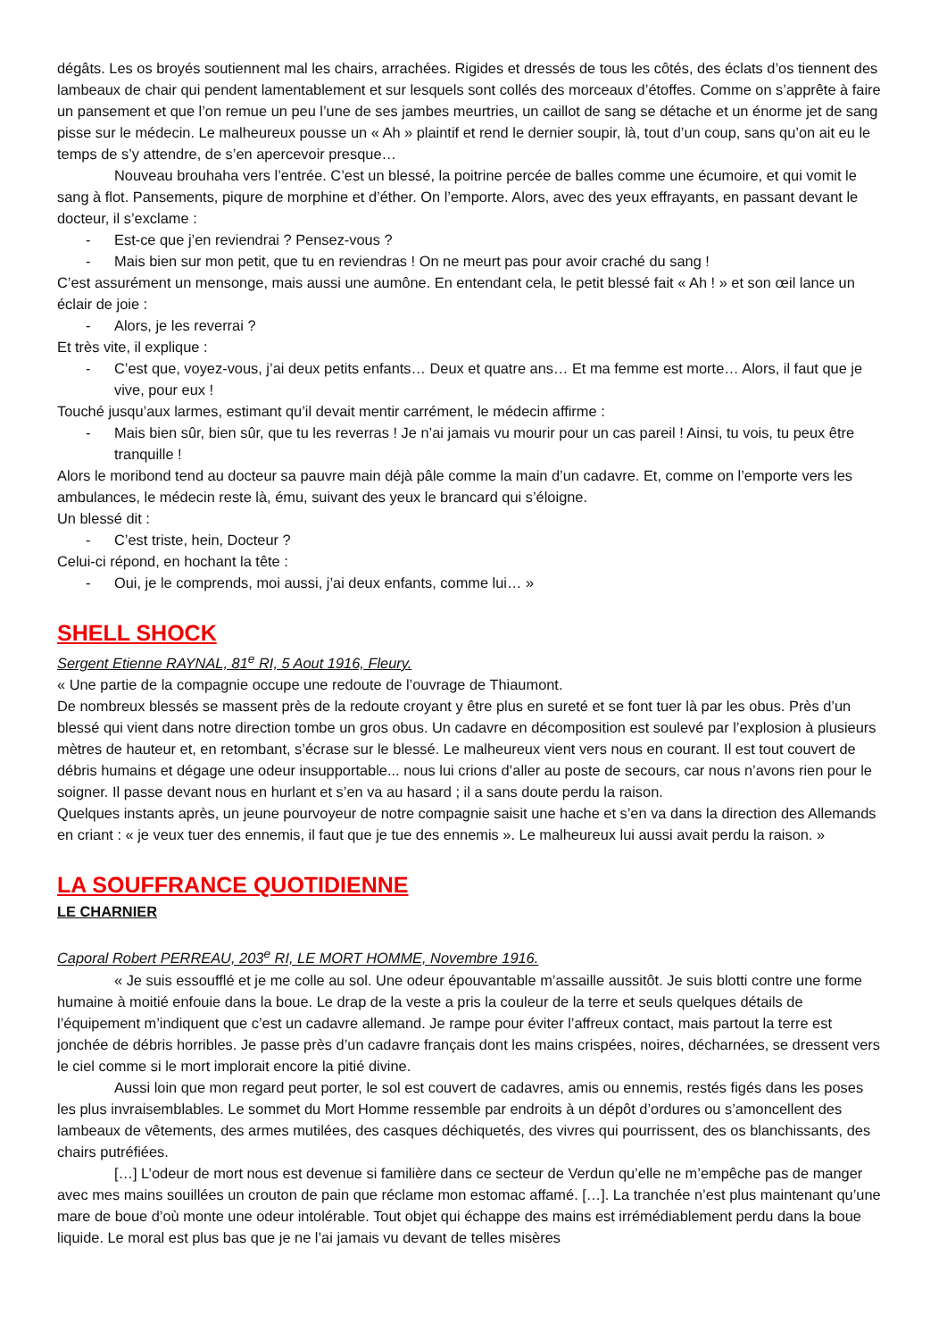dégâts. Les os broyés soutiennent mal les chairs, arrachées. Rigides et dressés de tous les côtés, des éclats d’os tiennent des lambeaux de chair qui pendent lamentablement et sur lesquels sont collés des morceaux d’étoffes. Comme on s’apprête à faire un pansement et que l’on remue un peu l’une de ses jambes meurtries, un caillot de sang se détache et un énorme jet de sang pisse sur le médecin. Le malheureux pousse un « Ah » plaintif et rend le dernier soupir, là, tout d’un coup, sans qu’on ait eu le temps de s’y attendre, de s’en apercevoir presque…
Nouveau brouhaha vers l’entrée. C’est un blessé, la poitrine percée de balles comme une écumoire, et qui vomit le sang à flot. Pansements, piqure de morphine et d’éther. On l’emporte. Alors, avec des yeux effrayants, en passant devant le docteur, il s’exclame :
- Est-ce que j’en reviendrai ? Pensez-vous ?
- Mais bien sur mon petit, que tu en reviendras ! On ne meurt pas pour avoir craché du sang !
C’est assurément un mensonge, mais aussi une aumône. En entendant cela, le petit blessé fait « Ah ! » et son œil lance un éclair de joie :
- Alors, je les reverrai ?
Et très vite, il explique :
- C’est que, voyez-vous, j’ai deux petits enfants… Deux et quatre ans… Et ma femme est morte… Alors, il faut que je vive, pour eux !
Touché jusqu’aux larmes, estimant qu’il devait mentir carrément, le médecin affirme :
- Mais bien sûr, bien sûr, que tu les reverras ! Je n’ai jamais vu mourir pour un cas pareil ! Ainsi, tu vois, tu peux être tranquille !
Alors le moribond tend au docteur sa pauvre main déjà pâle comme la main d’un cadavre. Et, comme on l’emporte vers les ambulances, le médecin reste là, ému, suivant des yeux le brancard qui s’éloigne.
Un blessé dit :
- C’est triste, hein, Docteur ?
Celui-ci répond, en hochant la tête :
- Oui, je le comprends, moi aussi, j’ai deux enfants, comme lui… »
SHELL SHOCK
Sergent Etienne RAYNAL, 81<sup>e</sup> RI, 5 Aout 1916, Fleury.
« Une partie de la compagnie occupe une redoute de l’ouvrage de Thiaumont.
De nombreux blessés se massent près de la redoute croyant y être plus en sureté et se font tuer là par les obus. Près d’un blessé qui vient dans notre direction tombe un gros obus. Un cadavre en décomposition est soulevé par l’explosion à plusieurs mètres de hauteur et, en retombant, s’écrase sur le blessé. Le malheureux vient vers nous en courant. Il est tout couvert de débris humains et dégage une odeur insupportable... nous lui crions d’aller au poste de secours, car nous n’avons rien pour le soigner. Il passe devant nous en hurlant et s’en va au hasard ; il a sans doute perdu la raison.
Quelques instants après, un jeune pourvoyeur de notre compagnie saisit une hache et s’en va dans la direction des Allemands en criant : « je veux tuer des ennemis, il faut que je tue des ennemis ». Le malheureux lui aussi avait perdu la raison. »
LA SOUFFRANCE QUOTIDIENNE
LE CHARNIER
Caporal Robert PERREAU, 203<sup>e</sup> RI, LE MORT HOMME, Novembre 1916.
« Je suis essoufflé et je me colle au sol. Une odeur épouvantable m’assaille aussitôt. Je suis blotti contre une forme humaine à moitié enfouie dans la boue. Le drap de la veste a pris la couleur de la terre et seuls quelques détails de l’équipement m’indiquent que c’est un cadavre allemand. Je rampe pour éviter l’affreux contact, mais partout la terre est jonchée de débris horribles. Je passe près d’un cadavre français dont les mains crispées, noires, décharnées, se dressent vers le ciel comme si le mort implorait encore la pitié divine.
Aussi loin que mon regard peut porter, le sol est couvert de cadavres, amis ou ennemis, restés figés dans les poses les plus invraisemblables. Le sommet du Mort Homme ressemble par endroits à un dépôt d’ordures ou s’amoncellent des lambeaux de vêtements, des armes mutilées, des casques déchiquetés, des vivres qui pourrissent, des os blanchissants, des chairs putréfiées.
[…] L’odeur de mort nous est devenue si familière dans ce secteur de Verdun qu’elle ne m’empêche pas de manger avec mes mains souillées un crouton de pain que réclame mon estomac affamé. […]. La tranchée n’est plus maintenant qu’une mare de boue d’où monte une odeur intolérable. Tout objet qui échappe des mains est irrémédiablement perdu dans la boue liquide. Le moral est plus bas que je ne l’ai jamais vu devant de telles misères